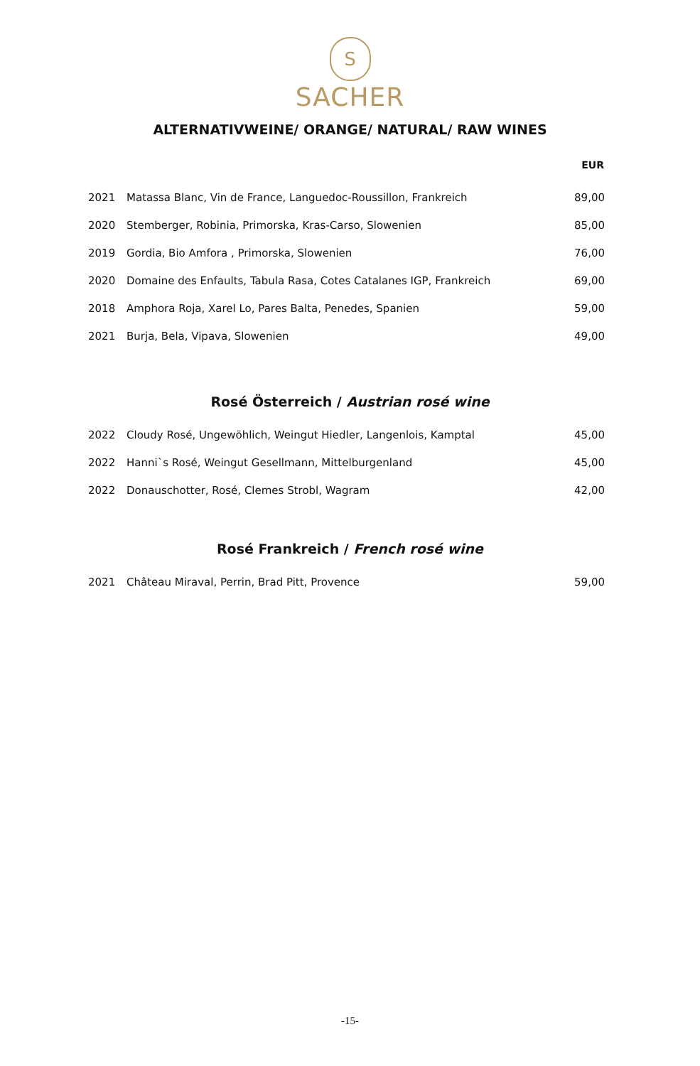S
SACHER
ALTERNATIVWEINE/ ORANGE/ NATURAL/ RAW WINES
| EUR | | |
| --- | --- | --- |
| 2021 | Matassa Blanc, Vin de France, Languedoc-Roussillon, Frankreich | 89,00 |
| 2020 | Stemberger, Robinia, Primorska, Kras-Carso, Slowenien | 85,00 |
| 2019 | Gordia, Bio Amfora , Primorska, Slowenien | 76,00 |
| 2020 | Domaine des Enfaults, Tabula Rasa, Cotes Catalanes IGP, Frankreich | 69,00 |
| 2018 | Amphora Roja, Xarel Lo, Pares Balta, Penedes, Spanien | 59,00 |
| 2021 | Burja, Bela, Vipava, Slowenien | 49,00 |
Rosé Österreich / Austrian rosé wine
| 2022 | Cloudy Rosé, Ungewöhlich, Weingut Hiedler, Langenlois, Kamptal | 45,00 |
| 2022 | Hanni`s Rosé, Weingut Gesellmann, Mittelburgenland | 45,00 |
| 2022 | Donauschotter, Rosé, Clemes Strobl, Wagram | 42,00 |
Rosé Frankreich / French rosé wine
| 2021 | Château Miraval, Perrin, Brad Pitt, Provence | 59,00 |
-15-